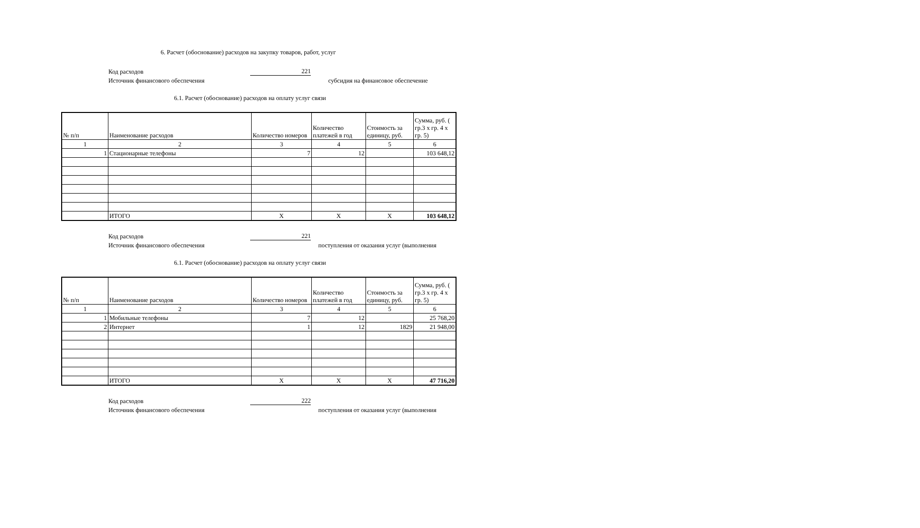6. Расчет (обоснование) расходов на закупку товаров, работ, услуг
Код расходов 221
Источник финансового обеспечения субсидия на финансовое обеспечение
6.1. Расчет (обоснование) расходов на оплату услуг связи
| № п/п | Наименование расходов | Количество номеров | Количество платежей в год | Стоимость за единицу, руб. | Сумма, руб. ( гр.3 х гр. 4 х гр. 5) |
| --- | --- | --- | --- | --- | --- |
| 1 | 2 | 3 | 4 | 5 | 6 |
| 1 | Стационарные телефоны | 7 | 12 | | 103 648,12 |
| | ИТОГО | X | X | X | 103 648,12 |
Код расходов 221
Источник финансового обеспечения поступления от оказания услуг (выполнения
6.1. Расчет (обоснование) расходов на оплату услуг связи
| № п/п | Наименование расходов | Количество номеров | Количество платежей в год | Стоимость за единицу, руб. | Сумма, руб. ( гр.3 х гр. 4 х гр. 5) |
| --- | --- | --- | --- | --- | --- |
| 1 | 2 | 3 | 4 | 5 | 6 |
| 1 | Мобильные телефоны | 7 | 12 | | 25 768,20 |
| 2 | Интернет | 1 | 12 | 1829 | 21 948,00 |
| | ИТОГО | X | X | X | 47 716,20 |
Код расходов 222
Источник финансового обеспечения поступления от оказания услуг (выполнения